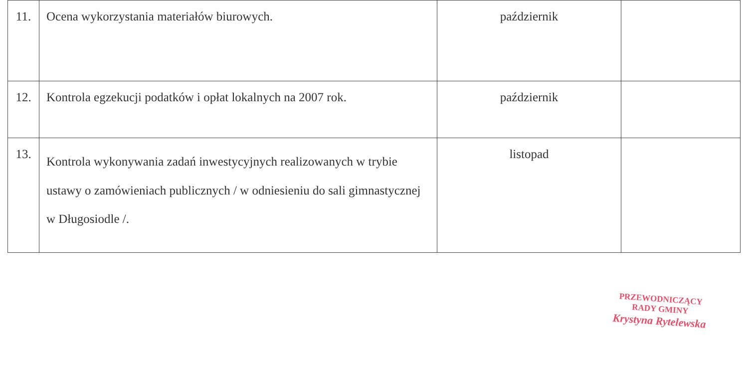| 11. | Ocena wykorzystania materiałów biurowych. | październik | |
| 12. | Kontrola egzekucji podatków i opłat lokalnych na 2007 rok. | październik | |
| 13. | Kontrola wykonywania zadań inwestycyjnych realizowanych w trybie ustawy o zamówieniach publicznych / w odniesieniu do sali gimnastycznej w Długosiodle /. | listopad | |
PRZEWODNICZĄCY
RADY GMINY
Krystyna Rytelewska